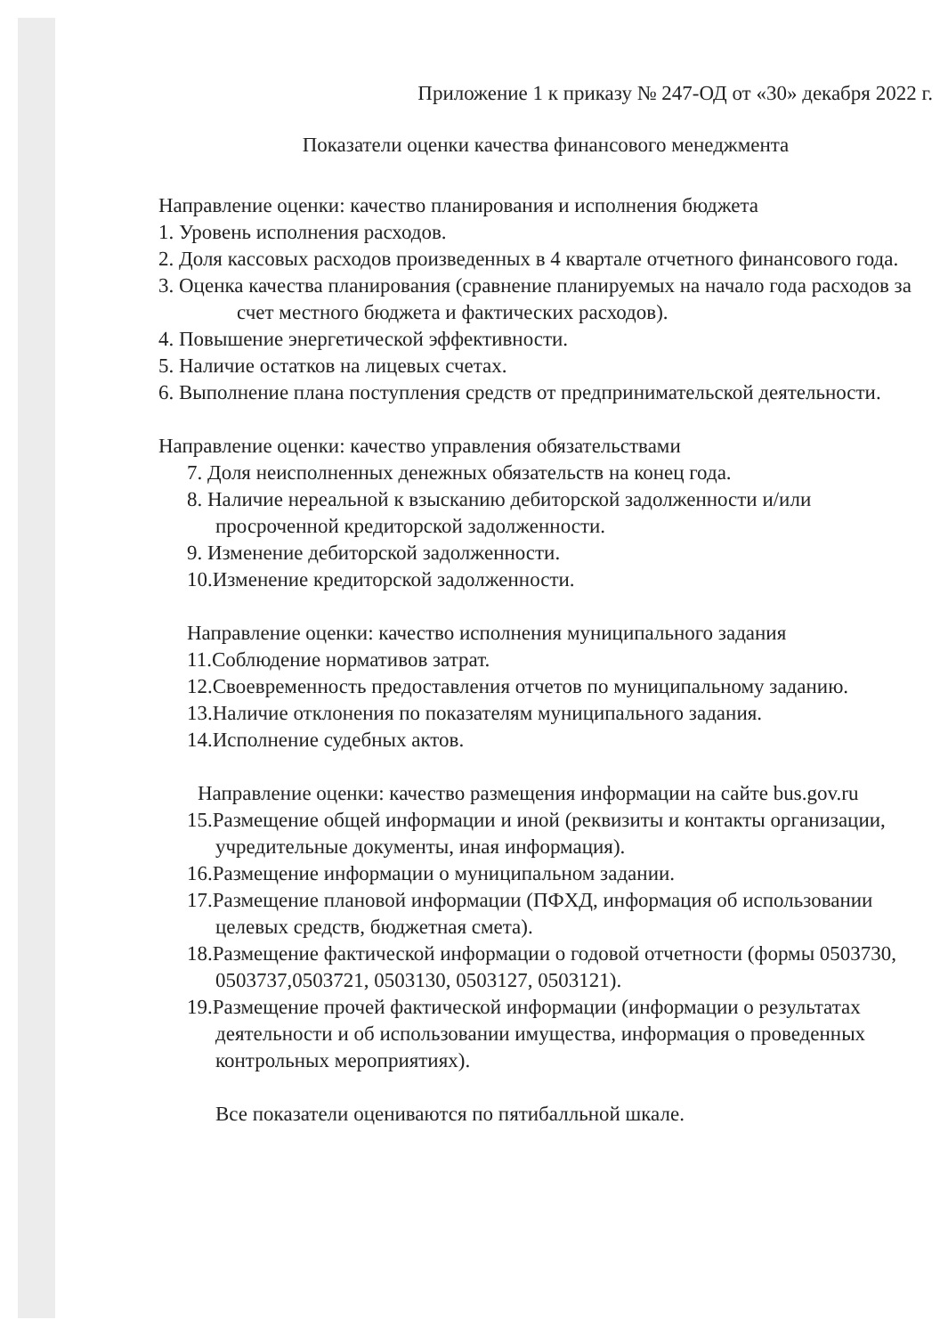Приложение 1 к приказу № 247-ОД от «30» декабря 2022 г.
Показатели оценки качества финансового менеджмента
Направление оценки: качество планирования и исполнения бюджета
1. Уровень исполнения расходов.
2. Доля кассовых расходов произведенных в 4 квартале отчетного финансового года.
3. Оценка качества планирования (сравнение планируемых на начало года расходов за счет местного бюджета и фактических расходов).
4. Повышение энергетической эффективности.
5. Наличие остатков на лицевых счетах.
6. Выполнение плана поступления средств от предпринимательской деятельности.
Направление оценки: качество управления обязательствами
7. Доля неисполненных денежных обязательств на конец года.
8. Наличие нереальной к взысканию дебиторской задолженности и/или просроченной кредиторской задолженности.
9. Изменение дебиторской задолженности.
10.Изменение кредиторской задолженности.
Направление оценки: качество исполнения муниципального задания
11.Соблюдение нормативов затрат.
12.Своевременность предоставления отчетов по муниципальному заданию.
13.Наличие отклонения по показателям муниципального задания.
14.Исполнение судебных актов.
Направление оценки: качество размещения информации на сайте bus.gov.ru
15.Размещение общей информации и иной (реквизиты и контакты организации, учредительные документы, иная информация).
16.Размещение информации о муниципальном задании.
17.Размещение плановой информации (ПФХД, информация об использовании целевых средств, бюджетная смета).
18.Размещение фактической информации о годовой отчетности (формы 0503730, 0503737,0503721, 0503130, 0503127, 0503121).
19.Размещение прочей фактической информации (информации о результатах деятельности и об использовании имущества, информация о проведенных контрольных мероприятиях).
Все показатели оцениваются по пятибалльной шкале.